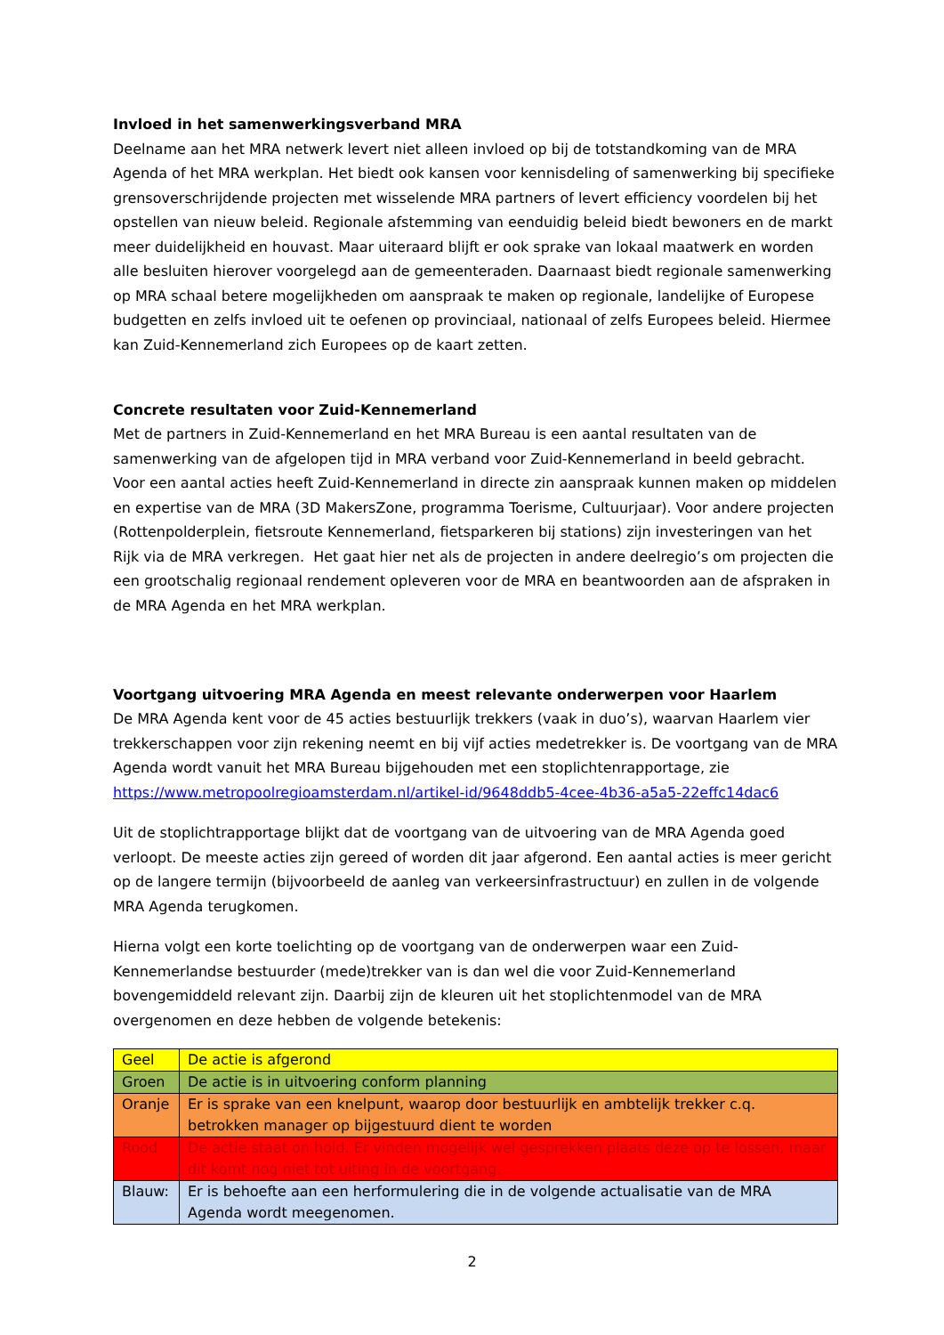Invloed in het samenwerkingsverband MRA
Deelname aan het MRA netwerk levert niet alleen invloed op bij de totstandkoming van de MRA Agenda of het MRA werkplan. Het biedt ook kansen voor kennisdeling of samenwerking bij specifieke grensoverschrijdende projecten met wisselende MRA partners of levert efficiency voordelen bij het opstellen van nieuw beleid. Regionale afstemming van eenduidig beleid biedt bewoners en de markt meer duidelijkheid en houvast. Maar uiteraard blijft er ook sprake van lokaal maatwerk en worden alle besluiten hierover voorgelegd aan de gemeenteraden. Daarnaast biedt regionale samenwerking op MRA schaal betere mogelijkheden om aanspraak te maken op regionale, landelijke of Europese budgetten en zelfs invloed uit te oefenen op provinciaal, nationaal of zelfs Europees beleid. Hiermee kan Zuid-Kennemerland zich Europees op de kaart zetten.
Concrete resultaten voor Zuid-Kennemerland
Met de partners in Zuid-Kennemerland en het MRA Bureau is een aantal resultaten van de samenwerking van de afgelopen tijd in MRA verband voor Zuid-Kennemerland in beeld gebracht. Voor een aantal acties heeft Zuid-Kennemerland in directe zin aanspraak kunnen maken op middelen en expertise van de MRA (3D MakersZone, programma Toerisme, Cultuurjaar). Voor andere projecten (Rottenpolderplein, fietsroute Kennemerland, fietsparkeren bij stations) zijn investeringen van het Rijk via de MRA verkregen. Het gaat hier net als de projecten in andere deelregio’s om projecten die een grootschalig regionaal rendement opleveren voor de MRA en beantwoorden aan de afspraken in de MRA Agenda en het MRA werkplan.
Voortgang uitvoering MRA Agenda en meest relevante onderwerpen voor Haarlem
De MRA Agenda kent voor de 45 acties bestuurlijk trekkers (vaak in duo’s), waarvan Haarlem vier trekkerschappen voor zijn rekening neemt en bij vijf acties medetrekker is. De voortgang van de MRA Agenda wordt vanuit het MRA Bureau bijgehouden met een stoplichtenrapportage, zie https://www.metropoolregioamsterdam.nl/artikel-id/9648ddb5-4cee-4b36-a5a5-22effc14dac6
Uit de stoplichtrapportage blijkt dat de voortgang van de uitvoering van de MRA Agenda goed verloopt. De meeste acties zijn gereed of worden dit jaar afgerond. Een aantal acties is meer gericht op de langere termijn (bijvoorbeeld de aanleg van verkeersinfrastructuur) en zullen in de volgende MRA Agenda terugkomen.
Hierna volgt een korte toelichting op de voortgang van de onderwerpen waar een Zuid-Kennemerlandse bestuurder (mede)trekker van is dan wel die voor Zuid-Kennemerland bovengemiddeld relevant zijn. Daarbij zijn de kleuren uit het stoplichtenmodel van de MRA overgenomen en deze hebben de volgende betekenis:
| Geel | De actie is afgerond |
| Groen | De actie is in uitvoering conform planning |
| Oranje | Er is sprake van een knelpunt, waarop door bestuurlijk en ambtelijk trekker c.q. betrokken manager op bijgestuurd dient te worden |
| Rood | De actie staat on hold. Er vinden mogelijk wel gesprekken plaats deze op te lossen, maar dit komt nog niet tot uiting in de voortgang. |
| Blauw: | Er is behoefte aan een herformulering die in de volgende actualisatie van de MRA Agenda wordt meegenomen. |
2